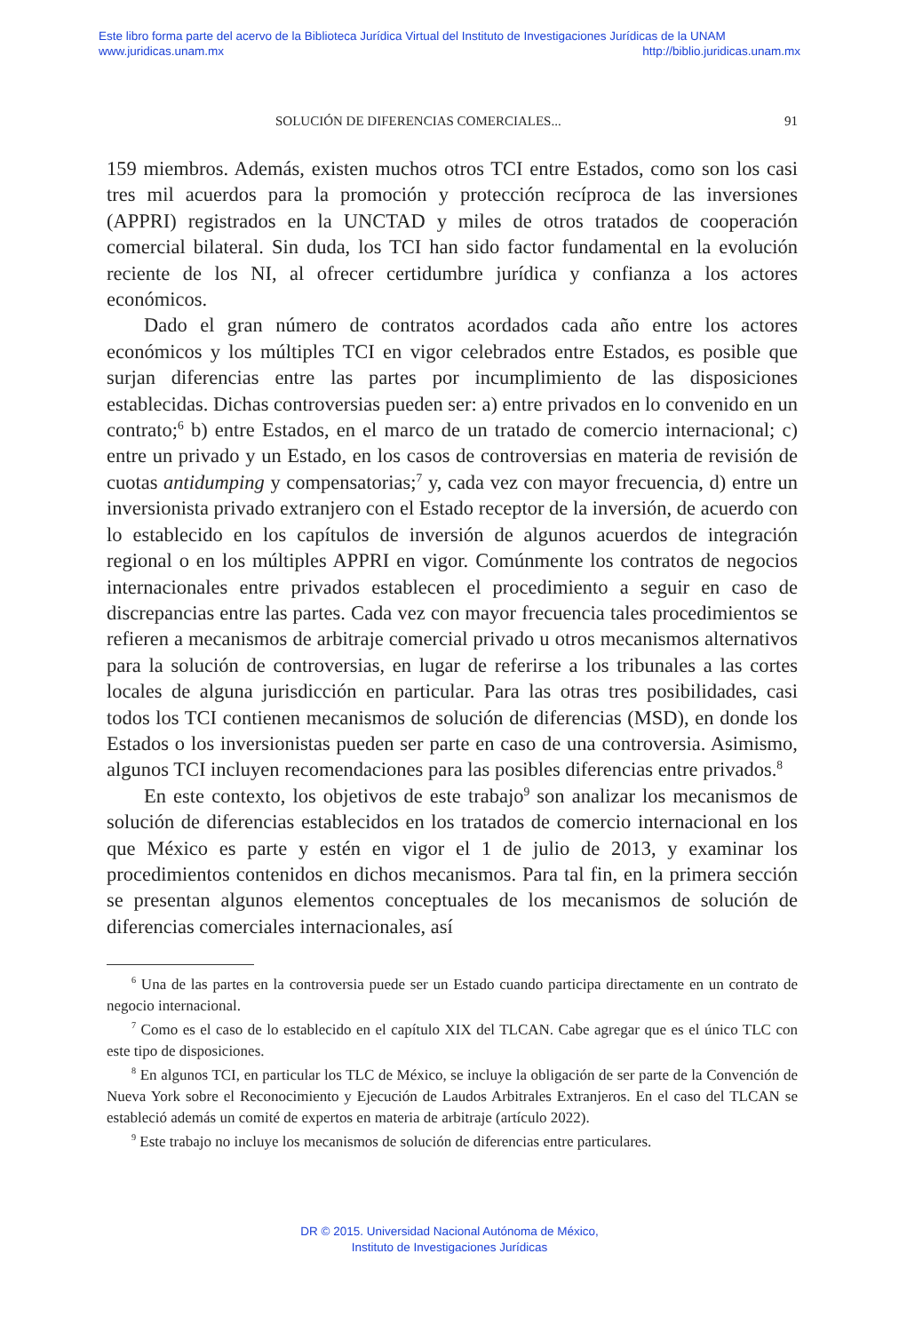Este libro forma parte del acervo de la Biblioteca Jurídica Virtual del Instituto de Investigaciones Jurídicas de la UNAM
www.juridicas.unam.mx http://biblio.juridicas.unam.mx
SOLUCIÓN DE DIFERENCIAS COMERCIALES... 91
159 miembros. Además, existen muchos otros TCI entre Estados, como son los casi tres mil acuerdos para la promoción y protección recíproca de las inversiones (APPRI) registrados en la UNCTAD y miles de otros tratados de cooperación comercial bilateral. Sin duda, los TCI han sido factor fundamental en la evolución reciente de los NI, al ofrecer certidumbre jurídica y confianza a los actores económicos.
Dado el gran número de contratos acordados cada año entre los actores económicos y los múltiples TCI en vigor celebrados entre Estados, es posible que surjan diferencias entre las partes por incumplimiento de las disposiciones establecidas. Dichas controversias pueden ser: a) entre privados en lo convenido en un contrato;<sup>6</sup> b) entre Estados, en el marco de un tratado de comercio internacional; c) entre un privado y un Estado, en los casos de controversias en materia de revisión de cuotas antidumping y compensatorias;<sup>7</sup> y, cada vez con mayor frecuencia, d) entre un inversionista privado extranjero con el Estado receptor de la inversión, de acuerdo con lo establecido en los capítulos de inversión de algunos acuerdos de integración regional o en los múltiples APPRI en vigor. Comúnmente los contratos de negocios internacionales entre privados establecen el procedimiento a seguir en caso de discrepancias entre las partes. Cada vez con mayor frecuencia tales procedimientos se refieren a mecanismos de arbitraje comercial privado u otros mecanismos alternativos para la solución de controversias, en lugar de referirse a los tribunales a las cortes locales de alguna jurisdicción en particular. Para las otras tres posibilidades, casi todos los TCI contienen mecanismos de solución de diferencias (MSD), en donde los Estados o los inversionistas pueden ser parte en caso de una controversia. Asimismo, algunos TCI incluyen recomendaciones para las posibles diferencias entre privados.<sup>8</sup>
En este contexto, los objetivos de este trabajo<sup>9</sup> son analizar los mecanismos de solución de diferencias establecidos en los tratados de comercio internacional en los que México es parte y estén en vigor el 1 de julio de 2013, y examinar los procedimientos contenidos en dichos mecanismos. Para tal fin, en la primera sección se presentan algunos elementos conceptuales de los mecanismos de solución de diferencias comerciales internacionales, así
<sup>6</sup> Una de las partes en la controversia puede ser un Estado cuando participa directamente en un contrato de negocio internacional.
<sup>7</sup> Como es el caso de lo establecido en el capítulo XIX del TLCAN. Cabe agregar que es el único TLC con este tipo de disposiciones.
<sup>8</sup> En algunos TCI, en particular los TLC de México, se incluye la obligación de ser parte de la Convención de Nueva York sobre el Reconocimiento y Ejecución de Laudos Arbitrales Extranjeros. En el caso del TLCAN se estableció además un comité de expertos en materia de arbitraje (artículo 2022).
<sup>9</sup> Este trabajo no incluye los mecanismos de solución de diferencias entre particulares.
DR © 2015. Universidad Nacional Autónoma de México,
Instituto de Investigaciones Jurídicas